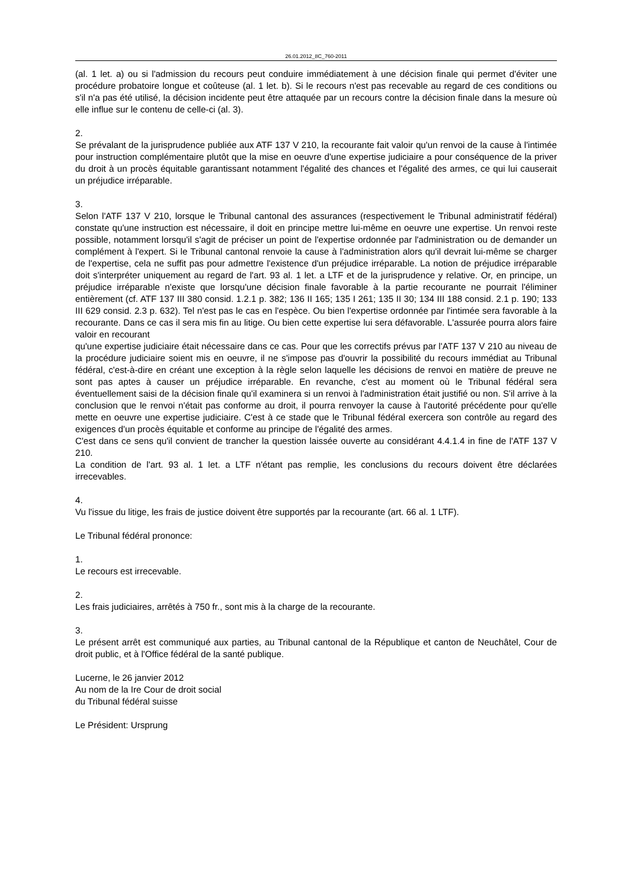26.01.2012_8C_760-2011
(al. 1 let. a) ou si l'admission du recours peut conduire immédiatement à une décision finale qui permet d'éviter une procédure probatoire longue et coûteuse (al. 1 let. b). Si le recours n'est pas recevable au regard de ces conditions ou s'il n'a pas été utilisé, la décision incidente peut être attaquée par un recours contre la décision finale dans la mesure où elle influe sur le contenu de celle-ci (al. 3).
2.
Se prévalant de la jurisprudence publiée aux ATF 137 V 210, la recourante fait valoir qu'un renvoi de la cause à l'intimée pour instruction complémentaire plutôt que la mise en oeuvre d'une expertise judiciaire a pour conséquence de la priver du droit à un procès équitable garantissant notamment l'égalité des chances et l'égalité des armes, ce qui lui causerait un préjudice irréparable.
3.
Selon l'ATF 137 V 210, lorsque le Tribunal cantonal des assurances (respectivement le Tribunal administratif fédéral) constate qu'une instruction est nécessaire, il doit en principe mettre lui-même en oeuvre une expertise. Un renvoi reste possible, notamment lorsqu'il s'agit de préciser un point de l'expertise ordonnée par l'administration ou de demander un complément à l'expert. Si le Tribunal cantonal renvoie la cause à l'administration alors qu'il devrait lui-même se charger de l'expertise, cela ne suffit pas pour admettre l'existence d'un préjudice irréparable. La notion de préjudice irréparable doit s'interpréter uniquement au regard de l'art. 93 al. 1 let. a LTF et de la jurisprudence y relative. Or, en principe, un préjudice irréparable n'existe que lorsqu'une décision finale favorable à la partie recourante ne pourrait l'éliminer entièrement (cf. ATF 137 III 380 consid. 1.2.1 p. 382; 136 II 165; 135 I 261; 135 II 30; 134 III 188 consid. 2.1 p. 190; 133 III 629 consid. 2.3 p. 632). Tel n'est pas le cas en l'espèce. Ou bien l'expertise ordonnée par l'intimée sera favorable à la recourante. Dans ce cas il sera mis fin au litige. Ou bien cette expertise lui sera défavorable. L'assurée pourra alors faire valoir en recourant
qu'une expertise judiciaire était nécessaire dans ce cas. Pour que les correctifs prévus par l'ATF 137 V 210 au niveau de la procédure judiciaire soient mis en oeuvre, il ne s'impose pas d'ouvrir la possibilité du recours immédiat au Tribunal fédéral, c'est-à-dire en créant une exception à la règle selon laquelle les décisions de renvoi en matière de preuve ne sont pas aptes à causer un préjudice irréparable. En revanche, c'est au moment où le Tribunal fédéral sera éventuellement saisi de la décision finale qu'il examinera si un renvoi à l'administration était justifié ou non. S'il arrive à la conclusion que le renvoi n'était pas conforme au droit, il pourra renvoyer la cause à l'autorité précédente pour qu'elle mette en oeuvre une expertise judiciaire. C'est à ce stade que le Tribunal fédéral exercera son contrôle au regard des exigences d'un procès équitable et conforme au principe de l'égalité des armes.
C'est dans ce sens qu'il convient de trancher la question laissée ouverte au considérant 4.4.1.4 in fine de l'ATF 137 V 210.
La condition de l'art. 93 al. 1 let. a LTF n'étant pas remplie, les conclusions du recours doivent être déclarées irrecevables.
4.
Vu l'issue du litige, les frais de justice doivent être supportés par la recourante (art. 66 al. 1 LTF).
Le Tribunal fédéral prononce:
1.
Le recours est irrecevable.
2.
Les frais judiciaires, arrêtés à 750 fr., sont mis à la charge de la recourante.
3.
Le présent arrêt est communiqué aux parties, au Tribunal cantonal de la République et canton de Neuchâtel, Cour de droit public, et à l'Office fédéral de la santé publique.
Lucerne, le 26 janvier 2012
Au nom de la Ire Cour de droit social
du Tribunal fédéral suisse
Le Président: Ursprung